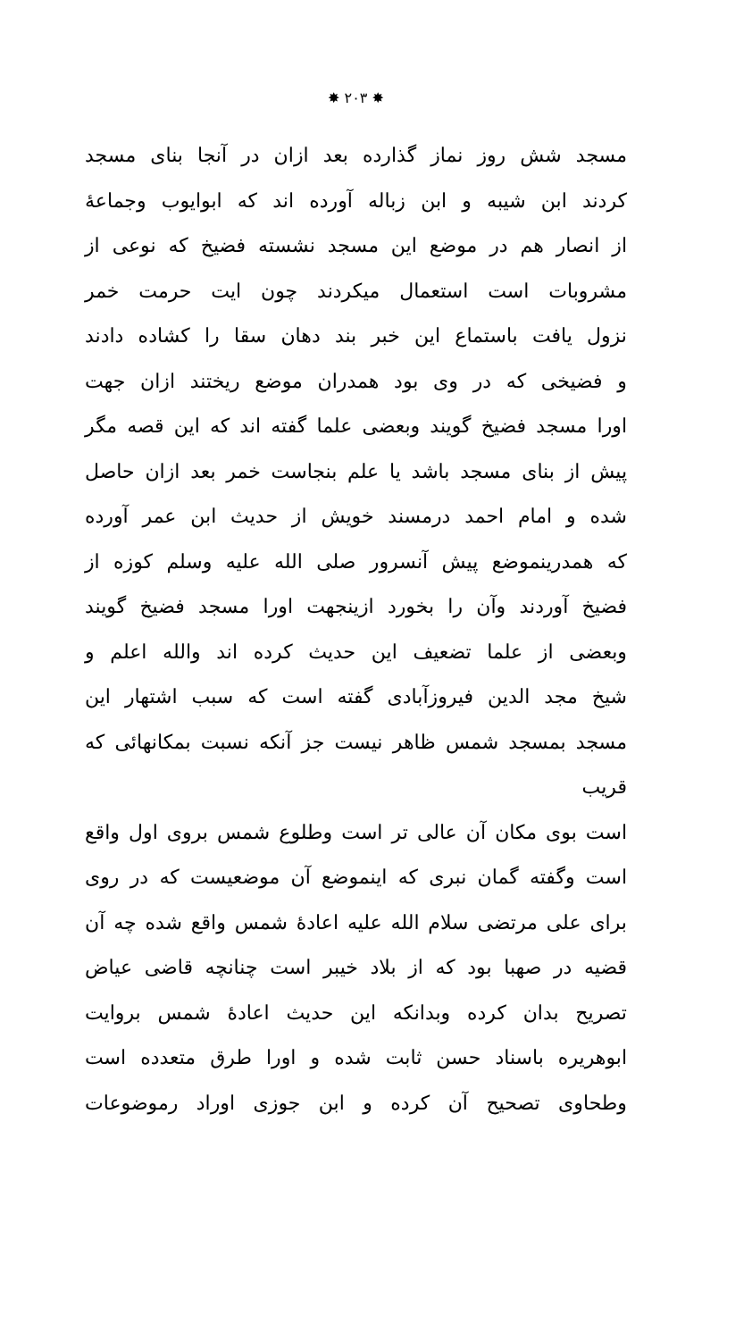✸ ۲۰۳ ✸
مسجد شش روز نماز گذارده بعد ازان در آنجا بنای مسجد
کردند ابن شیبه و ابن زباله آورده اند که ابوایوب وجماعهٔ
از انصار هم در موضع این مسجد نشسته فضیخ که نوعی از
مشروبات است استعمال میکردند چون ایت حرمت خمر
نزول یافت باستماع این خبر بند دهان سقا را کشاده دادند
و فضیخی که در وی بود همدران موضع ریختند ازان جهت
اورا مسجد فضیخ گویند وبعضی علما گفته اند که این قصه مگر
پیش از بنای مسجد باشد یا علم بنجاست خمر بعد ازان حاصل
شده و امام احمد درمسند خویش از حدیث ابن عمر آورده
که همدرینموضع پیش آنسرور صلی الله علیه وسلم کوزه از
فضیخ آوردند وآن را بخورد ازینجهت اورا مسجد فضیخ گویند
وبعضی از علما تضعیف این حدیث کرده اند والله اعلم و
شیخ مجد الدین فیروزآبادی گفته است که سبب اشتهار این
مسجد بمسجد شمس ظاهر نیست جز آنکه نسبت بمکانهائی که قریب
است بوی مکان آن عالی تر است وطلوع شمس بروی اول واقع
است وگفته گمان نبری که اینموضع آن موضعیست که در روی
برای علی مرتضی سلام الله علیه اعادهٔ شمس واقع شده چه آن
قضیه در صهبا بود که از بلاد خیبر است چنانچه قاضی عیاض
تصریح بدان کرده وبدانکه این حدیث اعادهٔ شمس بروایت
ابوهریره باسناد حسن ثابت شده و اورا طرق متعدده است
وطحاوی تصحیح آن کرده و ابن جوزی اوراد رموضوعات